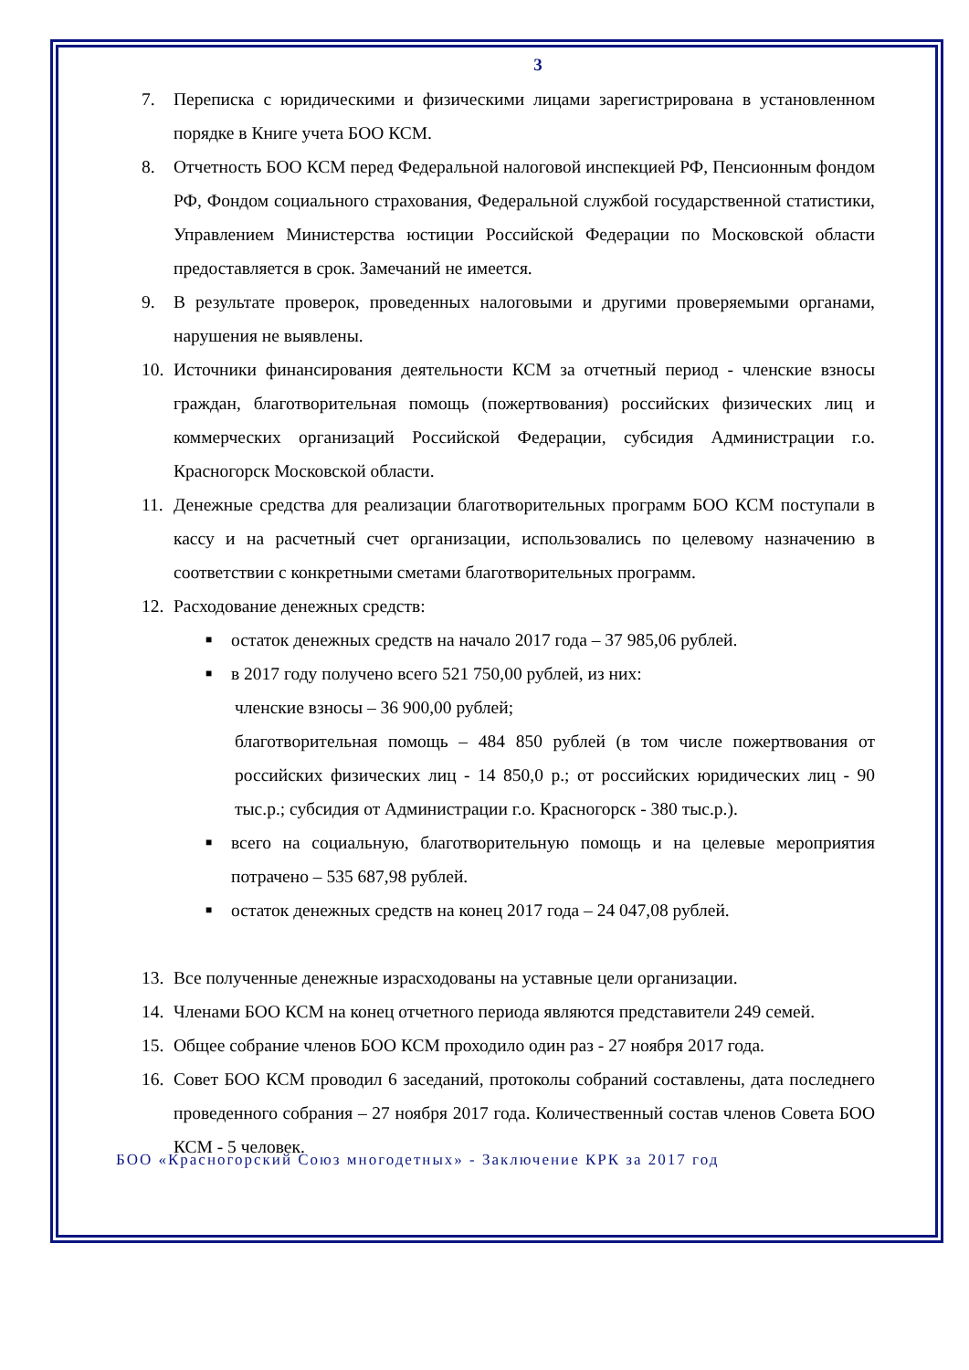3
7. Переписка с юридическими и физическими лицами зарегистрирована в установленном порядке в Книге учета БОО КСМ.
8. Отчетность БОО КСМ перед Федеральной налоговой инспекцией РФ, Пенсионным фондом РФ, Фондом социального страхования, Федеральной службой государственной статистики, Управлением Министерства юстиции Российской Федерации по Московской области предоставляется в срок. Замечаний не имеется.
9. В результате проверок, проведенных налоговыми и другими проверяемыми органами, нарушения не выявлены.
10. Источники финансирования деятельности КСМ за отчетный период - членские взносы граждан, благотворительная помощь (пожертвования) российских физических лиц и коммерческих организаций Российской Федерации, субсидия Администрации г.о. Красногорск Московской области.
11. Денежные средства для реализации благотворительных программ БОО КСМ поступали в кассу и на расчетный счет организации, использовались по целевому назначению в соответствии с конкретными сметами благотворительных программ.
12. Расходование денежных средств:
■ остаток денежных средств на начало 2017 года – 37 985,06 рублей.
■ в 2017 году получено всего 521 750,00 рублей, из них:
членские взносы – 36 900,00 рублей;
благотворительная помощь – 484 850 рублей (в том числе пожертвования от российских физических лиц - 14 850,0 р.; от российских юридических лиц - 90 тыс.р.; субсидия от Администрации г.о. Красногорск - 380 тыс.р.).
■ всего на социальную, благотворительную помощь и на целевые мероприятия потрачено – 535 687,98 рублей.
■ остаток денежных средств на конец 2017 года – 24 047,08 рублей.
13. Все полученные денежные израсходованы на уставные цели организации.
14. Членами БОО КСМ на конец отчетного периода являются представители 249 семей.
15. Общее собрание членов БОО КСМ проходило один раз - 27 ноября 2017 года.
16. Совет БОО КСМ проводил 6 заседаний, протоколы собраний составлены, дата последнего проведенного собрания – 27 ноября 2017 года. Количественный состав членов Совета БОО КСМ - 5 человек.
БОО «Красногорский Союз многодетных» - Заключение КРК за 2017 год